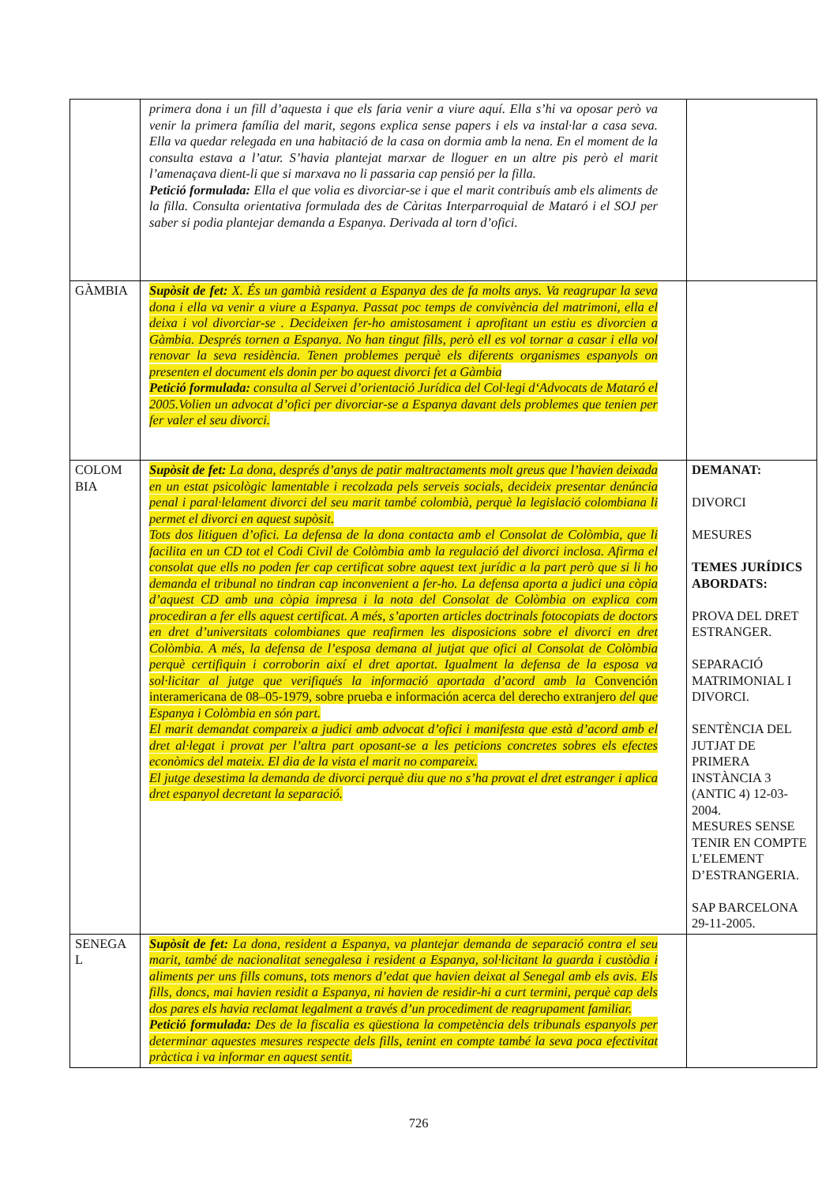| | primera dona i un fill d’aquesta i que els faria venir a viure aquí. Ella s’hi va oposar però va venir la primera família del marit, segons explica sense papers i els va instal·lar a casa seva. Ella va quedar relegada en una habitació de la casa on dormia amb la nena. En el moment de la consulta estava a l’atur. S’havia plantejat marxar de lloguer en un altre pis però el marit l’amenaçava dient-li que si marxava no li passaria cap pensió per la filla. Petició formulada: Ella el que volia es divorciar-se i que el marit contribuís amb els aliments de la filla. Consulta orientativa formulada des de Càritas Interparroquial de Mataró i el SOJ per saber si podia plantejar demanda a Espanya. Derivada al torn d’ofici. | |
| GÀMBIA | Supòsit de fet: X. És un gambià resident a Espanya des de fa molts anys. Va reagrupar la seva dona i ella va venir a viure a Espanya. Passat poc temps de convivència del matrimoni, ella el deixa i vol divorciar-se . Decideixen fer-ho amistosament i aprofitant un estiu es divorcien a Gàmbia. Després tornen a Espanya. No han tingut fills, però ell es vol tornar a casar i ella vol renovar la seva residència. Tenen problemes perquè els diferents organismes espanyols on presenten el document els donin per bo aquest divorci fet a Gàmbia Petició formulada: consulta al Servei d’orientació Jurídica del Col·legi d‘Advocats de Mataró el 2005.Volien un advocat d’ofici per divorciar-se a Espanya davant dels problemes que tenien per fer valer el seu divorci. | |
| COLOM BIA | Supòsit de fet: La dona, després d’anys de patir maltractaments molt greus que l’havien deixada en un estat psicològic lamentable i recolzada pels serveis socials, decideix presentar denúncia penal i paral·lelament divorci del seu marit també colombià, perquè la legislació colombiana li permet el divorci en aquest supòsit. Tots dos litiguen d’ofici. La defensa de la dona contacta amb el Consolat de Colòmbia, que li facilita en un CD tot el Codi Civil de Colòmbia amb la regulació del divorci inclosa. Afirma el consolat que ells no poden fer cap certificat sobre aquest text jurídic a la part però que si li ho demanda el tribunal no tindran cap inconvenient a fer-ho. La defensa aporta a judici una còpia d’aquest CD amb una còpia impresa i la nota del Consolat de Colòmbia on explica com procediran a fer ells aquest certificat. A més, s’aporten articles doctrinals fotocopiats de doctors en dret d’universitats colombianes que reafirmen les disposicions sobre el divorci en dret Colòmbia. A més, la defensa de l’esposa demana al jutjat que ofici al Consolat de Colòmbia perquè certifiquin i corroborin així el dret aportat. Igualment la defensa de la esposa va sol·licitar al jutge que verifiqués la informació aportada d’acord amb la Convención interamericana de 08–05-1979, sobre prueba e información acerca del derecho extranjero del que Espanya i Colòmbia en són part. El marit demandat compareix a judici amb advocat d’ofici i manifesta que està d’acord amb el dret al·legat i provat per l’altra part oposant-se a les peticions concretes sobres els efectes econòmics del mateix. El dia de la vista el marit no compareix. El jutge desestima la demanda de divorci perquè diu que no s’ha provat el dret estranger i aplica dret espanyol decretant la separació. | DEMANAT: DIVORCI MESURES TEMES JURÍDICS ABORDATS: PROVA DEL DRET ESTRANGER. SEPARACIÓ MATRIMONIAL I DIVORCI. SENTÈNCIA DEL JUTJAT DE PRIMERA INSTÀNCIA 3 (ANTIC 4) 12-03-2004. MESURES SENSE TENIR EN COMPTE L’ELEMENT D’ESTRANGERIA. SAP BARCELONA 29-11-2005. |
| SENEGA L | Supòsit de fet: La dona, resident a Espanya, va plantejar demanda de separació contra el seu marit, també de nacionalitat senegalesa i resident a Espanya, sol·licitant la guarda i custòdia i aliments per uns fills comuns, tots menors d’edat que havien deixat al Senegal amb els avis. Els fills, doncs, mai havien residit a Espanya, ni havien de residir-hi a curt termini, perquè cap dels dos pares els havia reclamat legalment a través d’un procediment de reagrupament familiar. Petició formulada: Des de la fiscalia es qüestiona la competència dels tribunals espanyols per determinar aquestes mesures respecte dels fills, tenint en compte també la seva poca efectivitat pràctica i va informar en aquest sentit. | |
726